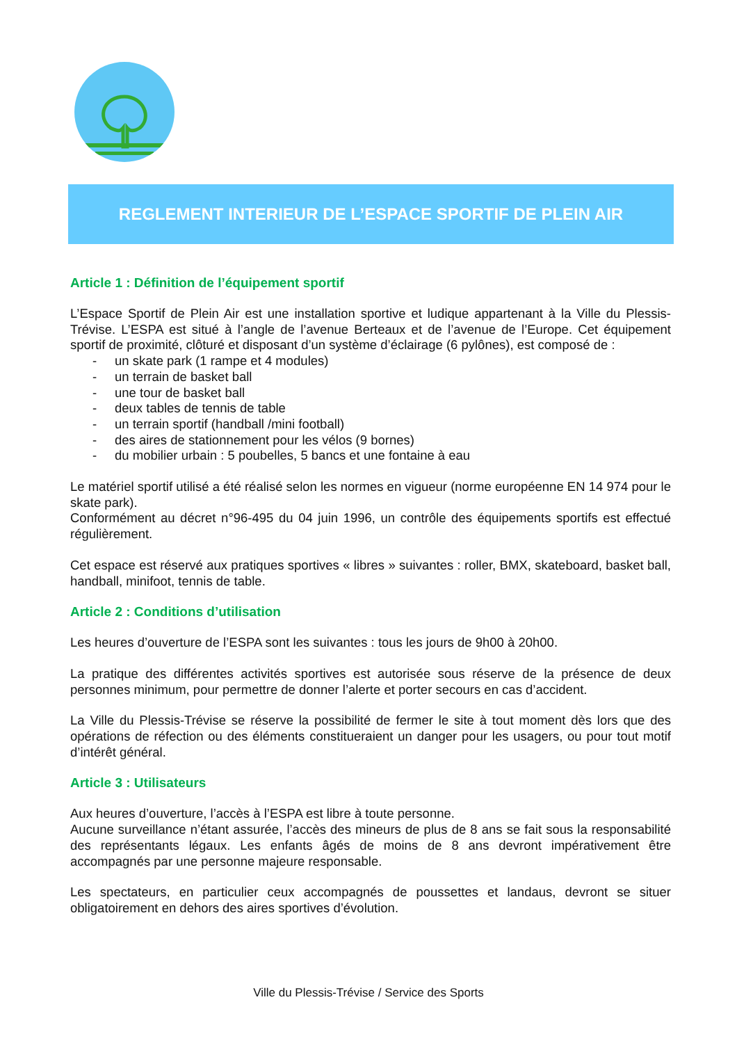REGLEMENT INTERIEUR DE L’ESPACE SPORTIF DE PLEIN AIR
Article 1 : Définition de l’équipement sportif
L’Espace Sportif de Plein Air est une installation sportive et ludique appartenant à la Ville du Plessis-Trévise. L’ESPA est situé à l’angle de l’avenue Berteaux et de l’avenue de l’Europe. Cet équipement sportif de proximité, clôturé et disposant d’un système d’éclairage (6 pylônes), est composé de :
- un skate park (1 rampe et 4 modules)
- un terrain de basket ball
- une tour de basket ball
- deux tables de tennis de table
- un terrain sportif (handball /mini football)
- des aires de stationnement pour les vélos (9 bornes)
- du mobilier urbain : 5 poubelles, 5 bancs et une fontaine à eau
Le matériel sportif utilisé a été réalisé selon les normes en vigueur (norme européenne EN 14 974 pour le skate park).
Conformément au décret n°96-495 du 04 juin 1996, un contrôle des équipements sportifs est effectué régulièrement.
Cet espace est réservé aux pratiques sportives « libres » suivantes : roller, BMX, skateboard, basket ball, handball, minifoot, tennis de table.
Article 2 : Conditions d’utilisation
Les heures d’ouverture de l’ESPA sont les suivantes : tous les jours de 9h00 à 20h00.
La pratique des différentes activités sportives est autorisée sous réserve de la présence de deux personnes minimum, pour permettre de donner l’alerte et porter secours en cas d’accident.
La Ville du Plessis-Trévise se réserve la possibilité de fermer le site à tout moment dès lors que des opérations de réfection ou des éléments constitueraient un danger pour les usagers, ou pour tout motif d’intérêt général.
Article 3 : Utilisateurs
Aux heures d’ouverture, l’accès à l’ESPA est libre à toute personne.
Aucune surveillance n’étant assurée, l’accès des mineurs de plus de 8 ans se fait sous la responsabilité des représentants légaux. Les enfants âgés de moins de 8 ans devront impérativement être accompagnés par une personne majeure responsable.
Les spectateurs, en particulier ceux accompagnés de poussettes et landaus, devront se situer obligatoirement en dehors des aires sportives d’évolution.
Ville du Plessis-Trévise / Service des Sports